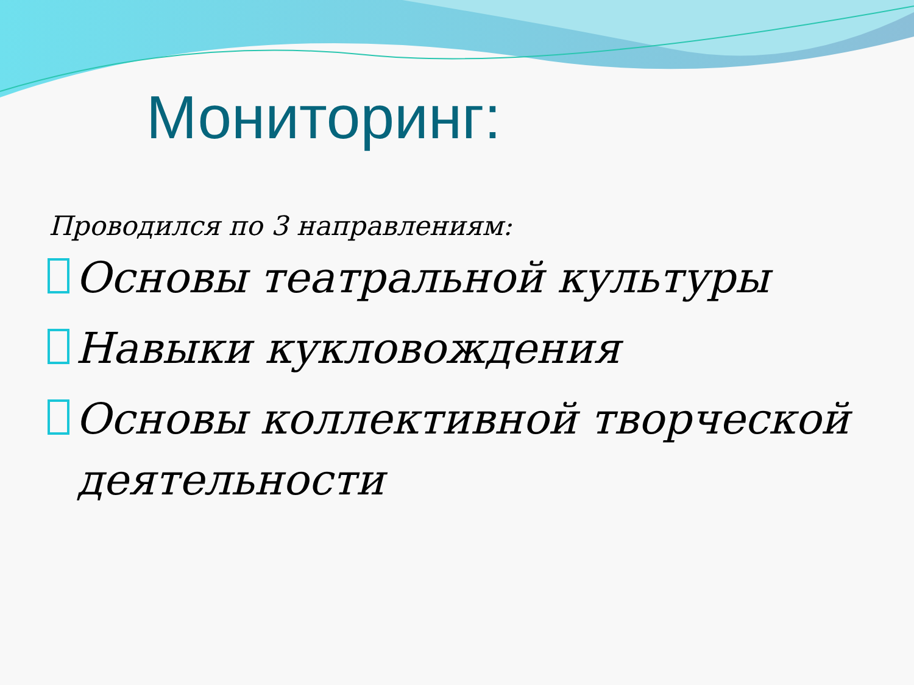Мониторинг:
Проводился по 3 направлениям:
Основы театральной культуры
Навыки кукловождения
Основы коллективной творческой деятельности